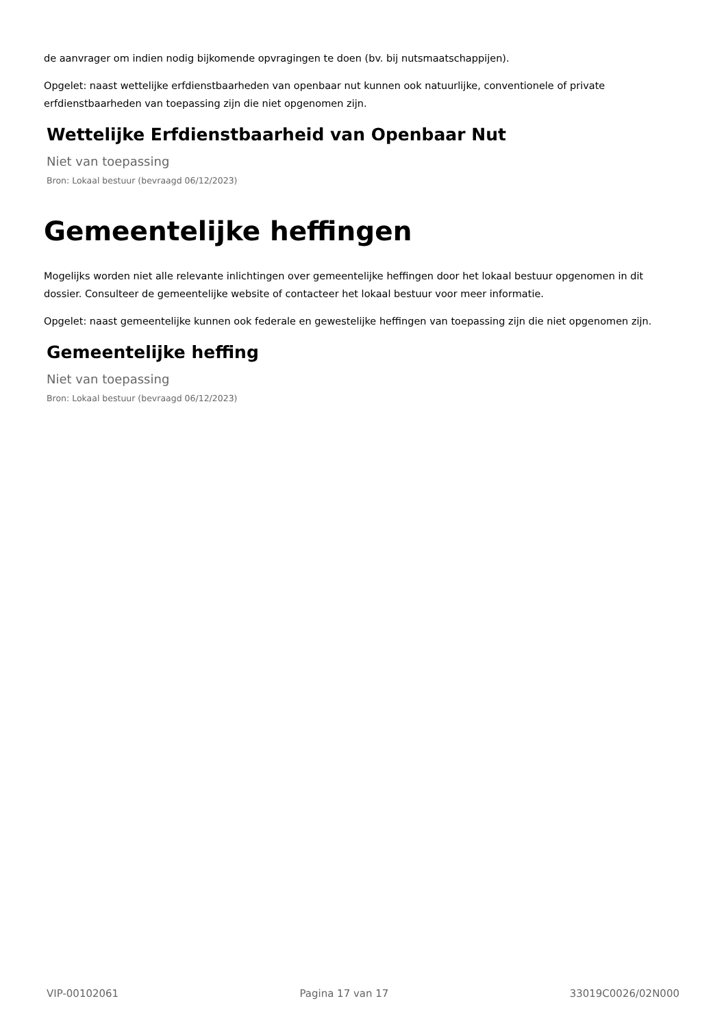de aanvrager om indien nodig bijkomende opvragingen te doen (bv. bij nutsmaatschappijen).
Opgelet: naast wettelijke erfdienstbaarheden van openbaar nut kunnen ook natuurlijke, conventionele of private erfdienstbaarheden van toepassing zijn die niet opgenomen zijn.
Wettelijke Erfdienstbaarheid van Openbaar Nut
Niet van toepassing
Bron: Lokaal bestuur (bevraagd 06/12/2023)
Gemeentelijke heffingen
Mogelijks worden niet alle relevante inlichtingen over gemeentelijke heffingen door het lokaal bestuur opgenomen in dit dossier. Consulteer de gemeentelijke website of contacteer het lokaal bestuur voor meer informatie.
Opgelet: naast gemeentelijke kunnen ook federale en gewestelijke heffingen van toepassing zijn die niet opgenomen zijn.
Gemeentelijke heffing
Niet van toepassing
Bron: Lokaal bestuur (bevraagd 06/12/2023)
VIP-00102061 Pagina 17 van 17 33019C0026/02N000